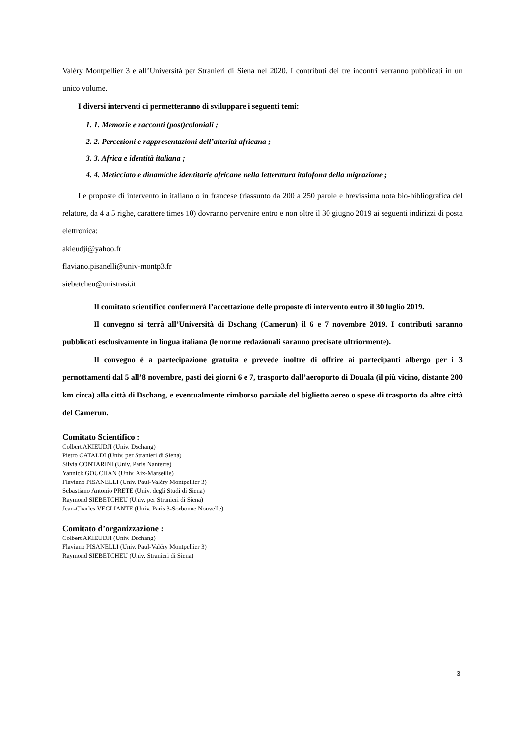Valéry Montpellier 3 e all’Università per Stranieri di Siena nel 2020. I contributi dei tre incontri verranno pubblicati in un unico volume.
I diversi interventi ci permetteranno di sviluppare i seguenti temi:
1. 1. Memorie e racconti (post)coloniali ;
2. 2. Percezioni e rappresentazioni dell’alterità africana ;
3. 3. Africa e identità italiana ;
4. 4. Meticciato e dinamiche identitarie africane nella letteratura italofona della migrazione ;
Le proposte di intervento in italiano o in francese (riassunto da 200 a 250 parole e brevissima nota bio-bibliografica del relatore, da 4 a 5 righe, carattere times 10) dovranno pervenire entro e non oltre il 30 giugno 2019 ai seguenti indirizzi di posta elettronica:
akieudji@yahoo.fr
flaviano.pisanelli@univ-montp3.fr
siebetcheu@unistrasi.it
Il comitato scientifico confermerà l’accettazione delle proposte di intervento entro il 30 luglio 2019.
Il convegno si terrà all’Università di Dschang (Camerun) il 6 e 7 novembre 2019. I contributi saranno pubblicati esclusivamente in lingua italiana (le norme redazionali saranno precisate ultriormente).
Il convegno è a partecipazione gratuita e prevede inoltre di offrire ai partecipanti albergo per i 3 pernottamenti dal 5 all’8 novembre, pasti dei giorni 6 e 7, trasporto dall’aeroporto di Douala (il più vicino, distante 200 km circa) alla città di Dschang, e eventualmente rimborso parziale del biglietto aereo o spese di trasporto da altre città del Camerun.
Comitato Scientifico :
Colbert AKIEUDJI (Univ. Dschang)
Pietro CATALDI (Univ. per Stranieri di Siena)
Silvia CONTARINI (Univ. Paris Nanterre)
Yannick GOUCHAN (Univ. Aix-Marseille)
Flaviano PISANELLI (Univ. Paul-Valéry Montpellier 3)
Sebastiano Antonio PRETE (Univ. degli Studi di Siena)
Raymond SIEBETCHEU (Univ. per Stranieri di Siena)
Jean-Charles VEGLIANTE (Univ. Paris 3-Sorbonne Nouvelle)
Comitato d’organizzazione :
Colbert AKIEUDJI (Univ. Dschang)
Flaviano PISANELLI (Univ. Paul-Valéry Montpellier 3)
Raymond SIEBETCHEU (Univ. Stranieri di Siena)
3